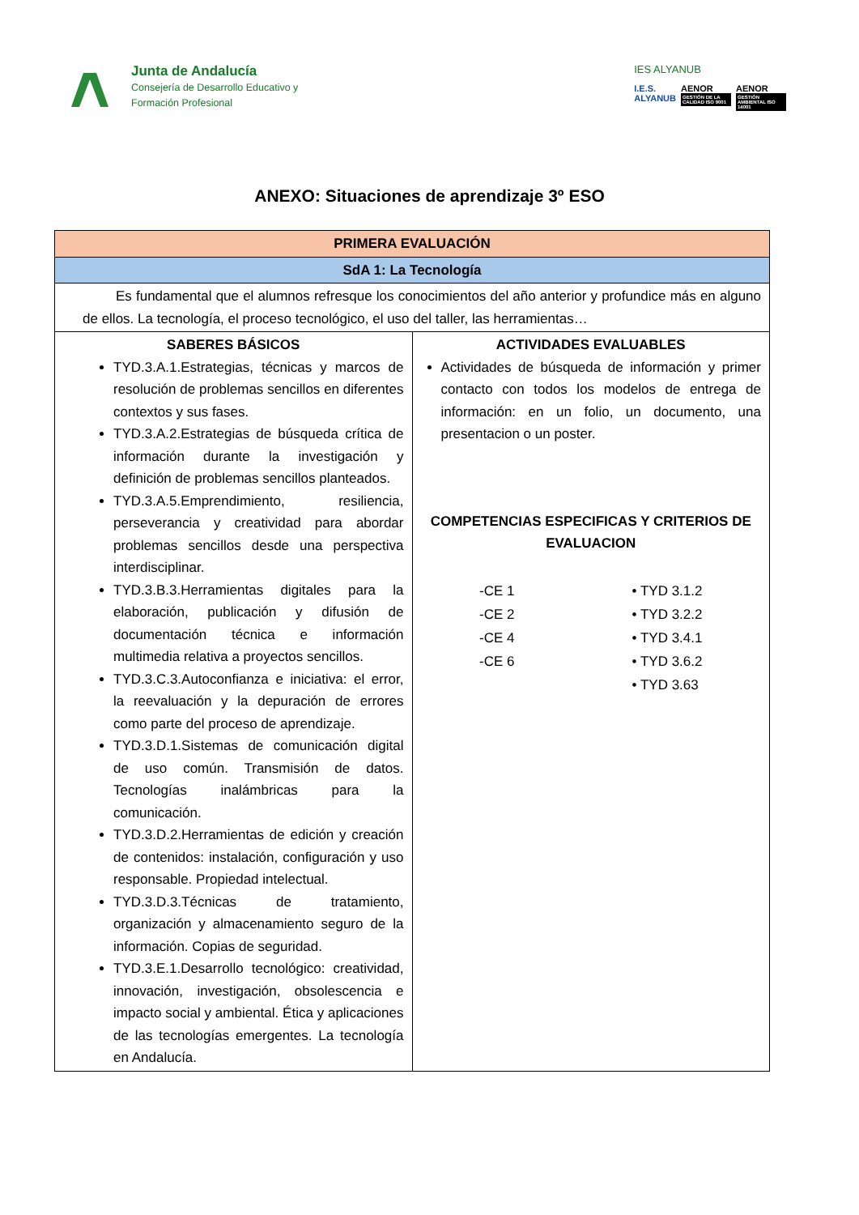Junta de Andalucía
Consejería de Desarrollo Educativo y
Formación Profesional
IES ALYANUB
I.E.S.
ALYANUB
AENOR
GESTIÓN DE LA CALIDAD ISO 9001
AENOR
GESTIÓN AMBIENTAL ISO 14001
ANEXO: Situaciones de aprendizaje 3º ESO
| PRIMERA EVALUACIÓN | |
| --- | --- |
| SdA 1: La Tecnología | |
| Es fundamental que el alumnos refresque los conocimientos del año anterior y profundice más en alguno de ellos. La tecnología, el proceso tecnológico, el uso del taller, las herramientas… | |
| SABERES BÁSICOS TYD.3.A.1.Estrategias, técnicas y marcos de resolución de problemas sencillos en diferentes contextos y sus fases. TYD.3.A.2.Estrategias de búsqueda crítica de información durante la investigación y definición de problemas sencillos planteados. TYD.3.A.5.Emprendimiento, resiliencia, perseverancia y creatividad para abordar problemas sencillos desde una perspectiva interdisciplinar. TYD.3.B.3.Herramientas digitales para la elaboración, publicación y difusión de documentación técnica e información multimedia relativa a proyectos sencillos. TYD.3.C.3.Autoconfianza e iniciativa: el error, la reevaluación y la depuración de errores como parte del proceso de aprendizaje. TYD.3.D.1.Sistemas de comunicación digital de uso común. Transmisión de datos. Tecnologías inalámbricas para la comunicación. TYD.3.D.2.Herramientas de edición y creación de contenidos: instalación, configuración y uso responsable. Propiedad intelectual. TYD.3.D.3.Técnicas de tratamiento, organización y almacenamiento seguro de la información. Copias de seguridad. TYD.3.E.1.Desarrollo tecnológico: creatividad, innovación, investigación, obsolescencia e impacto social y ambiental. Ética y aplicaciones de las tecnologías emergentes. La tecnología en Andalucía. | ACTIVIDADES EVALUABLES Actividades de búsqueda de información y primer contacto con todos los modelos de entrega de información: en un folio, un documento, una presentacion o un poster. COMPETENCIAS ESPECIFICAS Y CRITERIOS DE EVALUACION -CE 1 -CE 2 -CE 4 -CE 6 • TYD 3.1.2 • TYD 3.2.2 • TYD 3.4.1 • TYD 3.6.2 • TYD 3.63 |